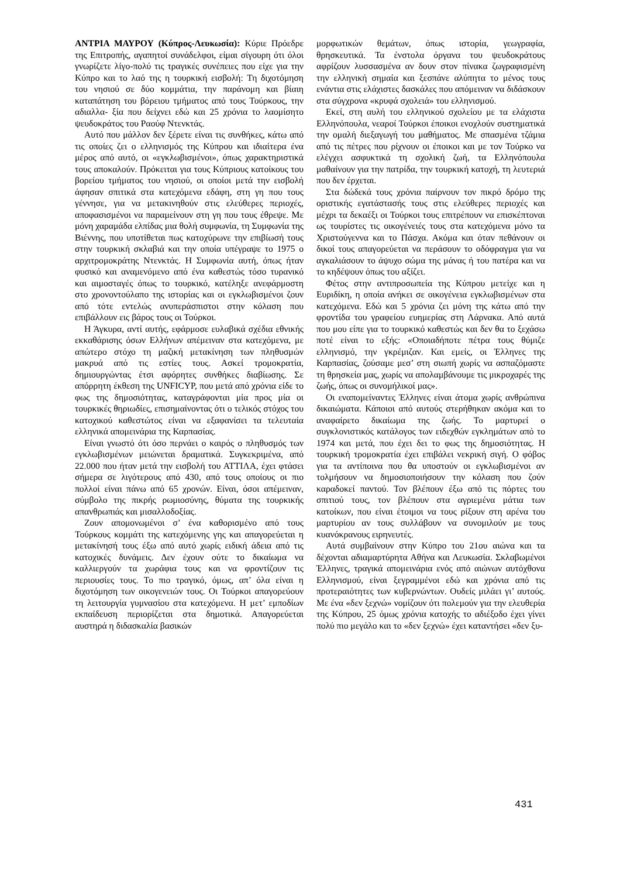ΑΝΤΡΙΑ ΜΑΥΡΟΥ (Κύπρος-Λευκωσία): Κύριε Πρόεδρε της Επιτροπής, αγαπητοί συνάδελφοι, είμαι σίγουρη ότι όλοι γνωρίζετε λίγο-πολύ τις τραγικές συνέπειες που είχε για την Κύπρο και το λαό της η τουρκική εισβολή: Τη διχοτόμηση του νησιού σε δύο κομμάτια, την παράνομη και βίαιη καταπάτηση του βόρειου τμήματος από τους Τούρκους, την αδιαλλα- ξία που δείχνει εδώ και 25 χρόνια το λαομίσητο ψευδοκράτος του Ραούφ Ντενκτάς.
Αυτό που μάλλον δεν ξέρετε είναι τις συνθήκες, κάτω από τις οποίες ζει ο ελληνισμός της Κύπρου και ιδιαίτερα ένα μέρος από αυτό, οι «εγκλωβισμένοι», όπως χαρακτηριστικά τους αποκαλούν. Πρόκειται για τους Κύπριους κατοίκους του βορείου τμήματος του νησιού, οι οποίοι μετά την εισβολή άφησαν σπιτικά στα κατεχόμενα εδάφη, στη γη που τους γέννησε, για να μετακινηθούν στις ελεύθερες περιοχές, αποφασισμένοι να παραμείνουν στη γη που τους έθρεψε. Με μόνη χαραμάδα ελπίδας μια θολή συμφωνία, τη Συμφωνία της Βιέννης, που υποτίθεται πως κατοχύρωνε την επιβίωσή τους στην τουρκική σκλαβιά και την οποία υπέγραψε το 1975 ο αρχιτρομοκράτης Ντενκτάς. Η Συμφωνία αυτή, όπως ήταν φυσικό και αναμενόμενο από ένα καθεστώς τόσο τυρανικό και αιμοσταγές όπως το τουρκικό, κατέληξε ανεφάρμοστη στο χρονοντούλαπο της ιστορίας και οι εγκλωβισμένοι ζουν από τότε εντελώς ανυπεράσπιστοι στην κόλαση που επιβάλλουν εις βάρος τους οι Τούρκοι.
Η Άγκυρα, αντί αυτής, εφάρμοσε ευλαβικά σχέδια εθνικής εκκαθάρισης όσων Ελλήνων απέμειναν στα κατεχόμενα, με απώτερο στόχο τη μαζική μετακίνηση των πληθυσμών μακρυά από τις εστίες τους. Ασκεί τρομοκρατία, δημιουργώντας έτσι αφόρητες συνθήκες διαβίωσης. Σε απόρρητη έκθεση της UNFICYP, που μετά από χρόνια είδε το φως της δημοσιότητας, καταγράφονται μία προς μία οι τουρκικές θηριωδίες, επισημαίνοντας ότι ο τελικός στόχος του κατοχικού καθεστώτος είναι να εξαφανίσει τα τελευταία ελληνικά απομεινάρια της Καρπασίας.
Είναι γνωστό ότι όσο περνάει ο καιρός ο πληθυσμός των εγκλωβισμένων μειώνεται δραματικά. Συγκεκριμένα, από 22.000 που ήταν μετά την εισβολή του ΑΤΤΙΛΑ, έχει φτάσει σήμερα σε λιγότερους από 430, από τους οποίους οι πιο πολλοί είναι πάνω από 65 χρονών. Είναι, όσοι απέμειναν, σύμβολο της πικρής ρωμιοσύνης, θύματα της τουρκικής απανθρωπιάς και μισαλλοδοξίας.
Ζουν απομονωμένοι σ’ ένα καθορισμένο από τους Τούρκους κομμάτι της κατεχόμενης γης και απαγορεύεται η μετακίνησή τους έξω από αυτό χωρίς ειδική άδεια από τις κατοχικές δυνάμεις. Δεν έχουν ούτε το δικαίωμα να καλλιεργούν τα χωράφια τους και να φροντίζουν τις περιουσίες τους. Το πιο τραγικό, όμως, απ’ όλα είναι η διχοτόμηση των οικογενειών τους. Οι Τούρκοι απαγορεύουν τη λειτουργία γυμνασίου στα κατεχόμενα. Η μετ’ εμποδίων εκπαίδευση περιορίζεται στα δημοτικά. Απαγορεύεται αυστηρά η διδασκαλία βασικών
μορφωτικών θεμάτων, όπως ιστορία, γεωγραφία, θρησκευτικά. Τα ένστολα όργανα του ψευδοκράτους αφρίζουν λυσσασμένα αν δουν στον πίνακα ζωγραφισμένη την ελληνική σημαία και ξεσπάνε αλύπητα το μένος τους ενάντια στις ελάχιστες δασκάλες που απόμειναν να διδάσκουν στα σύγχρονα «κρυφά σχολειά» του ελληνισμού.
Εκεί, στη αυλή του ελληνικού σχολείου με τα ελάχιστα Ελληνόπουλα, νεαροί Τούρκοι έποικοι ενοχλούν συστηματικά την ομαλή διεξαγωγή του μαθήματος. Με σπασμένα τζάμια από τις πέτρες που ρίχνουν οι έποικοι και με τον Τούρκο να ελέγχει ασφυκτικά τη σχολική ζωή, τα Ελληνόπουλα μαθαίνουν για την πατρίδα, την τουρκική κατοχή, τη λευτεριά που δεν έρχεται.
Στα δώδεκά τους χρόνια παίρνουν τον πικρό δρόμο της οριστικής εγατάστασής τους στις ελεύθερες περιοχές και μέχρι τα δεκαέξι οι Τούρκοι τους επιτρέπουν να επισκέπτοναι ως τουρίστες τις οικογένειές τους στα κατεχόμενα μόνο τα Χριστούγεννα και το Πάσχα. Ακόμα και όταν πεθάνουν οι δικοί τους απαγορεύεται να περάσουν το οδόφραγμα για να αγκαλιάσουν το άψυχο σώμα της μάνας ή του πατέρα και να το κηδέψουν όπως του αξίζει.
Φέτος στην αντιπροσωπεία της Κύπρου μετείχε και η Ευριδίκη, η οποία ανήκει σε οικογένεια εγκλωβισμένων στα κατεχόμενα. Εδώ και 5 χρόνια ζει μόνη της κάτω από την φροντίδα του γραφείου ευημερίας στη Λάρνακα. Από αυτά που μου είπε για το τουρκικό καθεστώς και δεν θα το ξεχάσω ποτέ είναι το εξής: «Οποιαδήποτε πέτρα τους θύμιζε ελληνισμό, την γκρέμιζαν. Και εμείς, οι Έλληνες της Καρπασίας, ζούσαμε μεσ’ στη σιωπή χωρίς να ασπαζόμαστε τη θρησκεία μας, χωρίς να απολαμβάνουμε τις μικροχαρές της ζωής, όπως οι συνομήλικοί μας».
Οι εναπομείναντες Έλληνες είναι άτομα χωρίς ανθρώπινα δικαιώματα. Κάποιοι από αυτούς στερήθηκαν ακόμα και το αναφαίρετο δικαίωμα της ζωής. Το μαρτυρεί ο συγκλονιστικός κατάλογος των ειδεχθών εγκλημάτων από το 1974 και μετά, που έχει δει το φως της δημοσιότητας. Η τουρκική τρομοκρατία έχει επιβάλει νεκρική σιγή. Ο φόβος για τα αντίποινα που θα υποστούν οι εγκλωβισμένοι αν τολμήσουν να δημοσιοποιήσουν την κόλαση που ζούν καραδοκεί παντού. Τον βλέπουν έξω από τις πόρτες του σπιτιού τους, τον βλέπουν στα αγριεμένα μάτια των κατοίκων, που είναι έτοιμοι να τους ρίξουν στη αρένα του μαρτυρίου αν τους συλλάβουν να συνομιλούν με τους κυανόκρανους ειρηνευτές.
Αυτά συμβαίνουν στην Κύπρο του 21ου αιώνα και τα δέχονται αδιαμαρτύρητα Αθήνα και Λευκωσία. Σκλαβωμένοι Έλληνες, τραγικά απομεινάρια ενός από αιώνων αυτόχθονα Ελληνισμού, είναι ξεγραμμένοι εδώ και χρόνια από τις προτεραιότητες των κυβερνώντων. Ουδείς μιλάει γι’ αυτούς. Με ένα «δεν ξεχνώ» νομίζουν ότι πολεμούν για την ελευθερία της Κύπρου, 25 όμως χρόνια κατοχής το αδιέξοδο έχει γίνει πολύ πιο μεγάλο και το «δεν ξεχνώ» έχει καταντήσει «δεν ξυ-
431